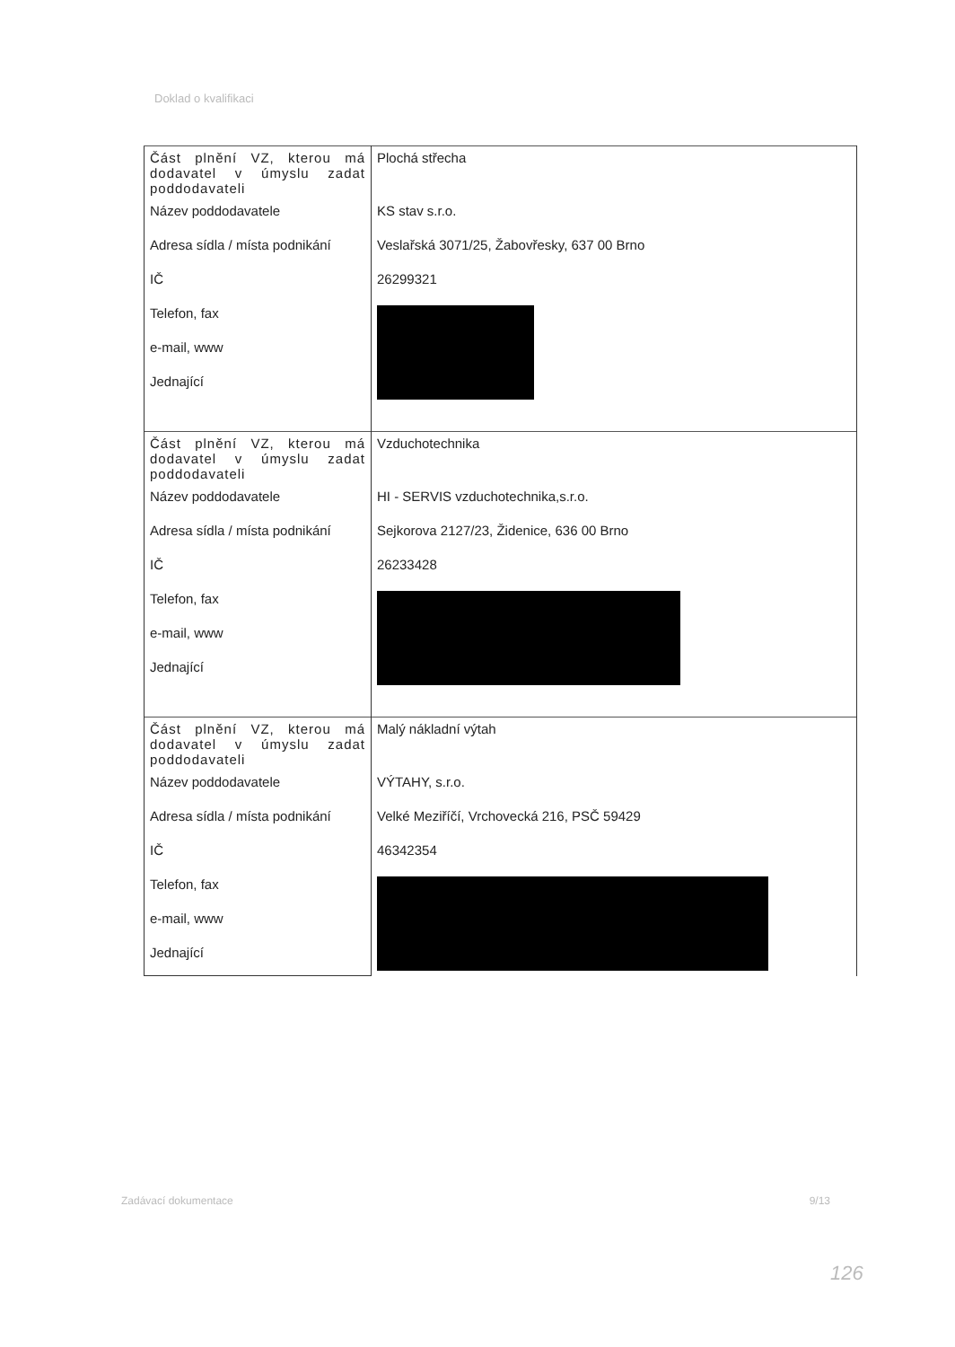Doklad o kvalifikaci
| Část plnění VZ, kterou má dodavatel v úmyslu zadat poddodavateli | Plochá střecha |
| Název poddodavatele | KS stav s.r.o. |
| Adresa sídla / místa podnikání | Veslařská 3071/25, Žabovřesky, 637 00 Brno |
| IČ | 26299321 |
| Telefon, fax | |
| e-mail, www | |
| Jednající | |
| Část plnění VZ, kterou má dodavatel v úmyslu zadat poddodavateli | Vzduchotechnika |
| Název poddodavatele | HI - SERVIS vzduchotechnika,s.r.o. |
| Adresa sídla / místa podnikání | Sejkorova 2127/23, Židenice, 636 00 Brno |
| IČ | 26233428 |
| Telefon, fax | |
| e-mail, www | |
| Jednající | |
| Část plnění VZ, kterou má dodavatel v úmyslu zadat poddodavateli | Malý nákladní výtah |
| Název poddodavatele | VÝTAHY, s.r.o. |
| Adresa sídla / místa podnikání | Velké Meziříčí, Vrchovecká 216, PSČ 59429 |
| IČ | 46342354 |
| Telefon, fax | |
| e-mail, www | |
| Jednající | |
Zadávací dokumentace 9/13
126